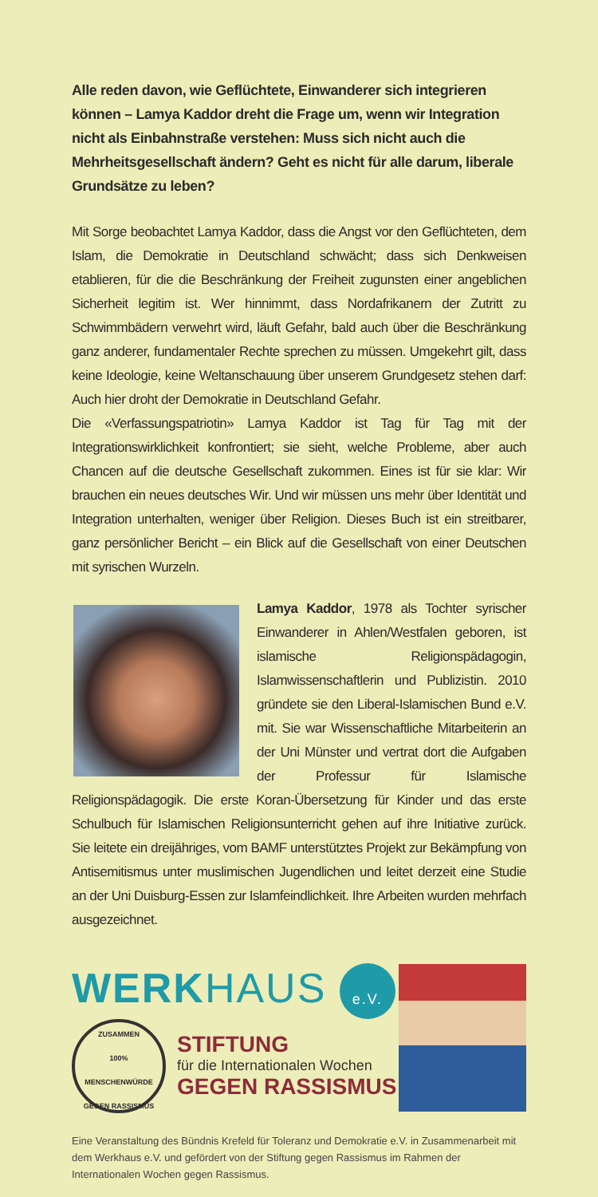Alle reden davon, wie Geflüchtete, Einwanderer sich integrieren können – Lamya Kaddor dreht die Frage um, wenn wir Integration nicht als Einbahnstraße verstehen: Muss sich nicht auch die Mehrheitsgesellschaft ändern? Geht es nicht für alle darum, liberale Grundsätze zu leben?
Mit Sorge beobachtet Lamya Kaddor, dass die Angst vor den Geflüchteten, dem Islam, die Demokratie in Deutschland schwächt; dass sich Denkweisen etablieren, für die die Beschränkung der Freiheit zugunsten einer angeblichen Sicherheit legitim ist. Wer hinnimmt, dass Nordafrikanern der Zutritt zu Schwimmbädern verwehrt wird, läuft Gefahr, bald auch über die Beschränkung ganz anderer, fundamentaler Rechte sprechen zu müssen. Umgekehrt gilt, dass keine Ideologie, keine Weltanschauung über unserem Grundgesetz stehen darf: Auch hier droht der Demokratie in Deutschland Gefahr.
Die «Verfassungspatriotin» Lamya Kaddor ist Tag für Tag mit der Integrationswirklichkeit konfrontiert; sie sieht, welche Probleme, aber auch Chancen auf die deutsche Gesellschaft zukommen. Eines ist für sie klar: Wir brauchen ein neues deutsches Wir. Und wir müssen uns mehr über Identität und Integration unterhalten, weniger über Religion. Dieses Buch ist ein streitbarer, ganz persönlicher Bericht – ein Blick auf die Gesellschaft von einer Deutschen mit syrischen Wurzeln.
Lamya Kaddor, 1978 als Tochter syrischer Einwanderer in Ahlen/Westfalen geboren, ist islamische Religionspädagogin, Islamwissenschaftlerin und Publizistin. 2010 gründete sie den Liberal-Islamischen Bund e.V. mit. Sie war Wissenschaftliche Mitarbeiterin an der Uni Münster und vertrat dort die Aufgaben der Professur für Islamische Religionspädagogik. Die erste Koran-Übersetzung für Kinder und das erste Schulbuch für Islamischen Religionsunterricht gehen auf ihre Initiative zurück. Sie leitete ein dreijähriges, vom BAMF unterstütztes Projekt zur Bekämpfung von Antisemitismus unter muslimischen Jugendlichen und leitet derzeit eine Studie an der Uni Duisburg-Essen zur Islamfeindlichkeit. Ihre Arbeiten wurden mehrfach ausgezeichnet.
WERKHAUS e.V.
ZUSAMMEN
100% MENSCHENWÜRDE
GEGEN RASSISMUS STIFTUNG für die Internationalen Wochen GEGEN RASSISMUS
Eine Veranstaltung des Bündnis Krefeld für Toleranz und Demokratie e.V. in Zusammenarbeit mit dem Werkhaus e.V. und gefördert von der Stiftung gegen Rassismus im Rahmen der Internationalen Wochen gegen Rassismus.